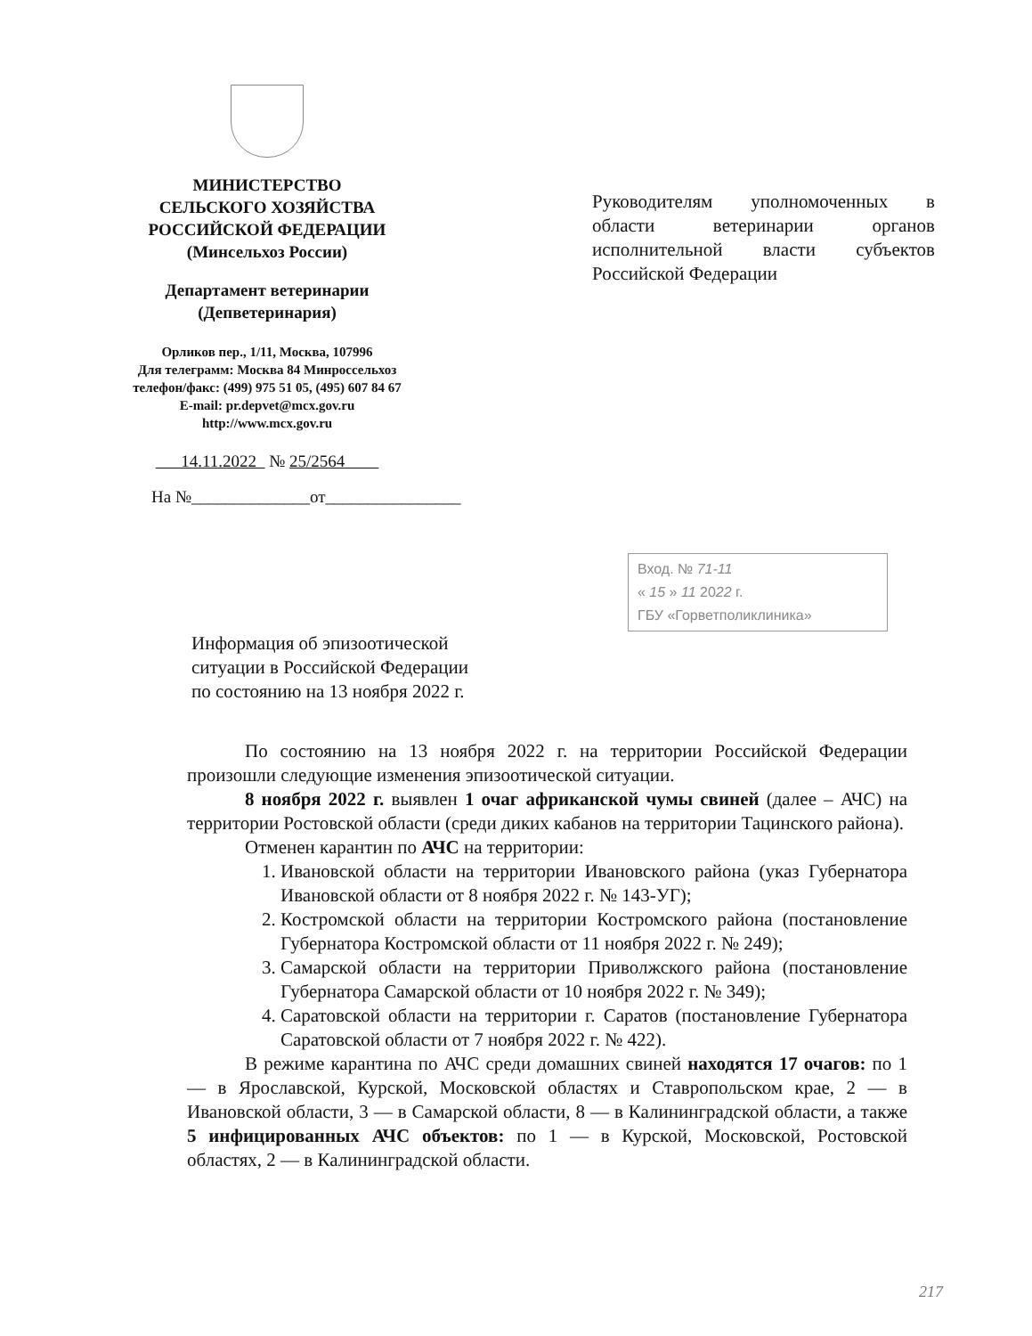МИНИСТЕРСТВО
СЕЛЬСКОГО ХОЗЯЙСТВА
РОССИЙСКОЙ ФЕДЕРАЦИИ
(Минсельхоз России)
Департамент ветеринарии
(Депветеринария)
Орликов пер., 1/11, Москва, 107996
Для телеграмм: Москва 84 Минроссельхоз
телефон/факс: (499) 975 51 05, (495) 607 84 67
E-mail: pr.depvet@mcx.gov.ru
http://www.mcx.gov.ru
14.11.2022 № 25/2564
На №______________от________________
Руководителям уполномоченных в области ветеринарии органов исполнительной власти субъектов Российской Федерации
Вход. № 71-11
« 15 » 11 2022 г.
ГБУ «Горветполиклиника»
Информация об эпизоотической
ситуации в Российской Федерации
по состоянию на 13 ноября 2022 г.
По состоянию на 13 ноября 2022 г. на территории Российской Федерации произошли следующие изменения эпизоотической ситуации.
8 ноября 2022 г. выявлен 1 очаг африканской чумы свиней (далее – АЧС) на территории Ростовской области (среди диких кабанов на территории Тацинского района).
Отменен карантин по АЧС на территории:
1. Ивановской области на территории Ивановского района (указ Губернатора Ивановской области от 8 ноября 2022 г. № 143-УГ);
2. Костромской области на территории Костромского района (постановление Губернатора Костромской области от 11 ноября 2022 г. № 249);
3. Самарской области на территории Приволжского района (постановление Губернатора Самарской области от 10 ноября 2022 г. № 349);
4. Саратовской области на территории г. Саратов (постановление Губернатора Саратовской области от 7 ноября 2022 г. № 422).
В режиме карантина по АЧС среди домашних свиней находятся 17 очагов: по 1 — в Ярославской, Курской, Московской областях и Ставропольском крае, 2 — в Ивановской области, 3 — в Самарской области, 8 — в Калининградской области, а также 5 инфицированных АЧС объектов: по 1 — в Курской, Московской, Ростовской областях, 2 — в Калининградской области.
217